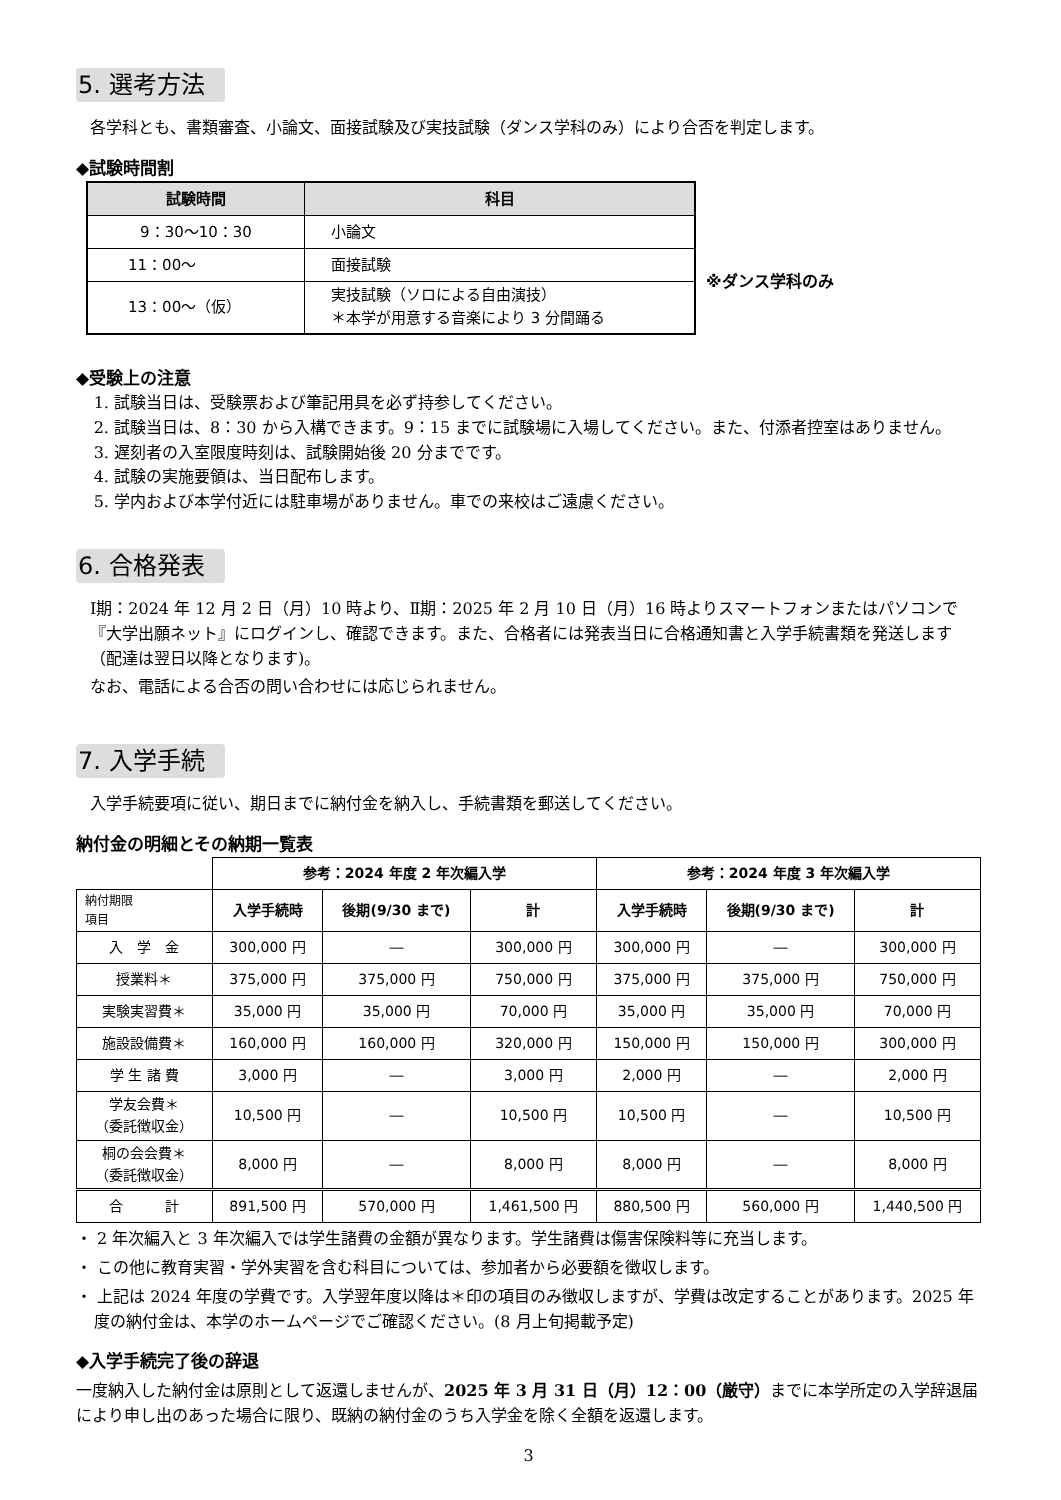5. 選考方法
各学科とも、書類審査、小論文、面接試験及び実技試験（ダンス学科のみ）により合否を判定します。
◆試験時間割
| 試験時間 | 科目 |
| --- | --- |
| 9：30〜10：30 | 小論文 |
| 11：00〜 | 面接試験 |
| 13：00〜（仮） | 実技試験（ソロによる自由演技） ＊本学が用意する音楽により 3 分間踊る |
※ダンス学科のみ
◆受験上の注意
1. 試験当日は、受験票および筆記用具を必ず持参してください。
2. 試験当日は、8：30 から入構できます。9：15 までに試験場に入場してください。また、付添者控室はありません。
3. 遅刻者の入室限度時刻は、試験開始後 20 分までです。
4. 試験の実施要領は、当日配布します。
5. 学内および本学付近には駐車場がありません。車での来校はご遠慮ください。
6. 合格発表
Ⅰ期：2024 年 12 月 2 日（月）10 時より、Ⅱ期：2025 年 2 月 10 日（月）16 時よりスマートフォンまたはパソコンで『大学出願ネット』にログインし、確認できます。また、合格者には発表当日に合格通知書と入学手続書類を発送します（配達は翌日以降となります)。
なお、電話による合否の問い合わせには応じられません。
7. 入学手続
入学手続要項に従い、期日までに納付金を納入し、手続書類を郵送してください。
納付金の明細とその納期一覧表
| | 参考：2024 年度 2 年次編入学 | | | 参考：2024 年度 3 年次編入学 | | |
| 納付期限 項目 | 入学手続時 | 後期(9/30 まで) | 計 | 入学手続時 | 後期(9/30 まで) | 計 |
| 入 学 金 | 300,000 円 | ― | 300,000 円 | 300,000 円 | ― | 300,000 円 |
| 授業料＊ | 375,000 円 | 375,000 円 | 750,000 円 | 375,000 円 | 375,000 円 | 750,000 円 |
| 実験実習費＊ | 35,000 円 | 35,000 円 | 70,000 円 | 35,000 円 | 35,000 円 | 70,000 円 |
| 施設設備費＊ | 160,000 円 | 160,000 円 | 320,000 円 | 150,000 円 | 150,000 円 | 300,000 円 |
| 学 生 諸 費 | 3,000 円 | ― | 3,000 円 | 2,000 円 | ― | 2,000 円 |
| 学友会費＊ （委託徴収金） | 10,500 円 | ― | 10,500 円 | 10,500 円 | ― | 10,500 円 |
| 桐の会会費＊ （委託徴収金） | 8,000 円 | ― | 8,000 円 | 8,000 円 | ― | 8,000 円 |
| 合 計 | 891,500 円 | 570,000 円 | 1,461,500 円 | 880,500 円 | 560,000 円 | 1,440,500 円 |
・ 2 年次編入と 3 年次編入では学生諸費の金額が異なります。学生諸費は傷害保険料等に充当します。
・ この他に教育実習・学外実習を含む科目については、参加者から必要額を徴収します。
・ 上記は 2024 年度の学費です。入学翌年度以降は＊印の項目のみ徴収しますが、学費は改定することがあります。2025 年度の納付金は、本学のホームページでご確認ください。(8 月上旬掲載予定)
◆入学手続完了後の辞退
一度納入した納付金は原則として返還しませんが、2025 年 3 月 31 日（月）12：00（厳守）までに本学所定の入学辞退届により申し出のあった場合に限り、既納の納付金のうち入学金を除く全額を返還します。
3